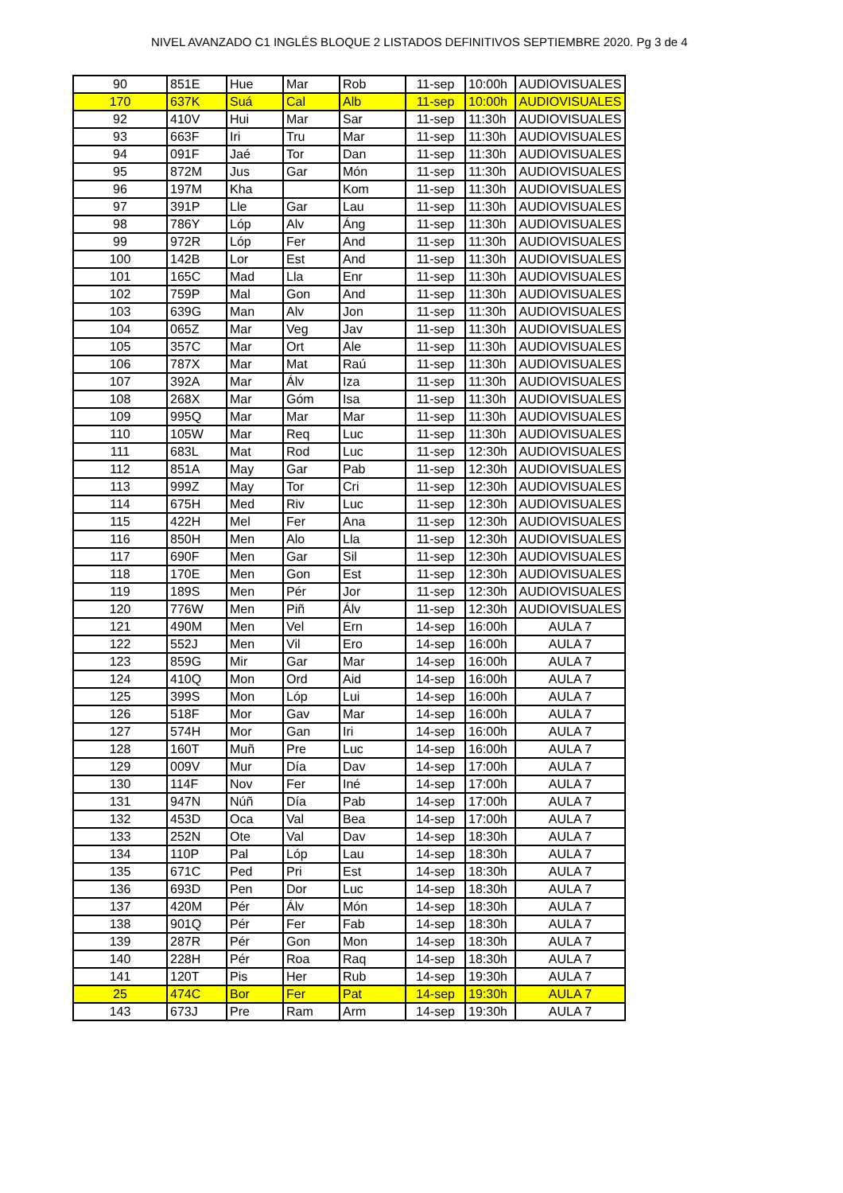NIVEL AVANZADO C1 INGLÉS BLOQUE 2 LISTADOS DEFINITIVOS SEPTIEMBRE 2020. Pg 3 de 4
| 90 | 851E | Hue | Mar | Rob | 11-sep | 10:00h | AUDIOVISUALES |
| 170 | 637K | Suá | Cal | Alb | 11-sep | 10:00h | AUDIOVISUALES |
| 92 | 410V | Hui | Mar | Sar | 11-sep | 11:30h | AUDIOVISUALES |
| 93 | 663F | Iri | Tru | Mar | 11-sep | 11:30h | AUDIOVISUALES |
| 94 | 091F | Jaé | Tor | Dan | 11-sep | 11:30h | AUDIOVISUALES |
| 95 | 872M | Jus | Gar | Món | 11-sep | 11:30h | AUDIOVISUALES |
| 96 | 197M | Kha | | Kom | 11-sep | 11:30h | AUDIOVISUALES |
| 97 | 391P | Lle | Gar | Lau | 11-sep | 11:30h | AUDIOVISUALES |
| 98 | 786Y | Lóp | Alv | Áng | 11-sep | 11:30h | AUDIOVISUALES |
| 99 | 972R | Lóp | Fer | And | 11-sep | 11:30h | AUDIOVISUALES |
| 100 | 142B | Lor | Est | And | 11-sep | 11:30h | AUDIOVISUALES |
| 101 | 165C | Mad | Lla | Enr | 11-sep | 11:30h | AUDIOVISUALES |
| 102 | 759P | Mal | Gon | And | 11-sep | 11:30h | AUDIOVISUALES |
| 103 | 639G | Man | Alv | Jon | 11-sep | 11:30h | AUDIOVISUALES |
| 104 | 065Z | Mar | Veg | Jav | 11-sep | 11:30h | AUDIOVISUALES |
| 105 | 357C | Mar | Ort | Ale | 11-sep | 11:30h | AUDIOVISUALES |
| 106 | 787X | Mar | Mat | Raú | 11-sep | 11:30h | AUDIOVISUALES |
| 107 | 392A | Mar | Álv | Iza | 11-sep | 11:30h | AUDIOVISUALES |
| 108 | 268X | Mar | Góm | Isa | 11-sep | 11:30h | AUDIOVISUALES |
| 109 | 995Q | Mar | Mar | Mar | 11-sep | 11:30h | AUDIOVISUALES |
| 110 | 105W | Mar | Req | Luc | 11-sep | 11:30h | AUDIOVISUALES |
| 111 | 683L | Mat | Rod | Luc | 11-sep | 12:30h | AUDIOVISUALES |
| 112 | 851A | May | Gar | Pab | 11-sep | 12:30h | AUDIOVISUALES |
| 113 | 999Z | May | Tor | Cri | 11-sep | 12:30h | AUDIOVISUALES |
| 114 | 675H | Med | Riv | Luc | 11-sep | 12:30h | AUDIOVISUALES |
| 115 | 422H | Mel | Fer | Ana | 11-sep | 12:30h | AUDIOVISUALES |
| 116 | 850H | Men | Alo | Lla | 11-sep | 12:30h | AUDIOVISUALES |
| 117 | 690F | Men | Gar | Sil | 11-sep | 12:30h | AUDIOVISUALES |
| 118 | 170E | Men | Gon | Est | 11-sep | 12:30h | AUDIOVISUALES |
| 119 | 189S | Men | Pér | Jor | 11-sep | 12:30h | AUDIOVISUALES |
| 120 | 776W | Men | Piñ | Álv | 11-sep | 12:30h | AUDIOVISUALES |
| 121 | 490M | Men | Vel | Ern | 14-sep | 16:00h | AULA 7 |
| 122 | 552J | Men | Vil | Ero | 14-sep | 16:00h | AULA 7 |
| 123 | 859G | Mir | Gar | Mar | 14-sep | 16:00h | AULA 7 |
| 124 | 410Q | Mon | Ord | Aid | 14-sep | 16:00h | AULA 7 |
| 125 | 399S | Mon | Lóp | Lui | 14-sep | 16:00h | AULA 7 |
| 126 | 518F | Mor | Gav | Mar | 14-sep | 16:00h | AULA 7 |
| 127 | 574H | Mor | Gan | Iri | 14-sep | 16:00h | AULA 7 |
| 128 | 160T | Muñ | Pre | Luc | 14-sep | 16:00h | AULA 7 |
| 129 | 009V | Mur | Día | Dav | 14-sep | 17:00h | AULA 7 |
| 130 | 114F | Nov | Fer | Iné | 14-sep | 17:00h | AULA 7 |
| 131 | 947N | Núñ | Día | Pab | 14-sep | 17:00h | AULA 7 |
| 132 | 453D | Oca | Val | Bea | 14-sep | 17:00h | AULA 7 |
| 133 | 252N | Ote | Val | Dav | 14-sep | 18:30h | AULA 7 |
| 134 | 110P | Pal | Lóp | Lau | 14-sep | 18:30h | AULA 7 |
| 135 | 671C | Ped | Pri | Est | 14-sep | 18:30h | AULA 7 |
| 136 | 693D | Pen | Dor | Luc | 14-sep | 18:30h | AULA 7 |
| 137 | 420M | Pér | Álv | Món | 14-sep | 18:30h | AULA 7 |
| 138 | 901Q | Pér | Fer | Fab | 14-sep | 18:30h | AULA 7 |
| 139 | 287R | Pér | Gon | Mon | 14-sep | 18:30h | AULA 7 |
| 140 | 228H | Pér | Roa | Raq | 14-sep | 18:30h | AULA 7 |
| 141 | 120T | Pis | Her | Rub | 14-sep | 19:30h | AULA 7 |
| 25 | 474C | Bor | Fer | Pat | 14-sep | 19:30h | AULA 7 |
| 143 | 673J | Pre | Ram | Arm | 14-sep | 19:30h | AULA 7 |